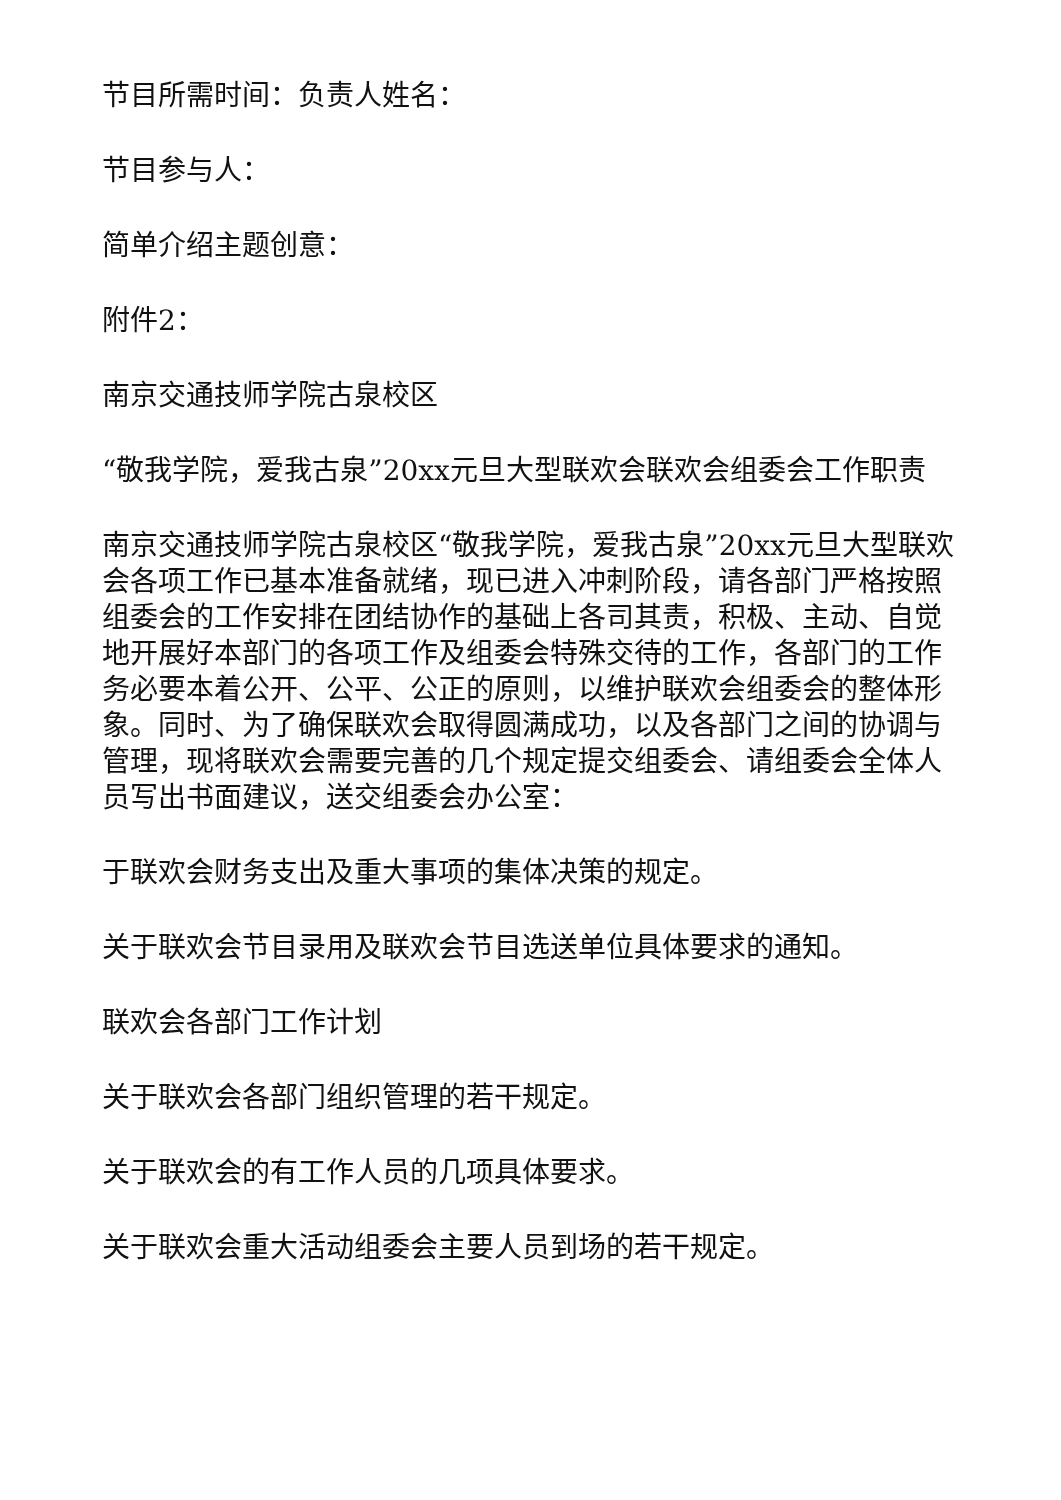节目所需时间：负责人姓名：
节目参与人：
简单介绍主题创意：
附件2：
南京交通技师学院古泉校区
“敬我学院，爱我古泉”20xx元旦大型联欢会联欢会组委会工作职责
南京交通技师学院古泉校区“敬我学院，爱我古泉”20xx元旦大型联欢会各项工作已基本准备就绪，现已进入冲刺阶段，请各部门严格按照组委会的工作安排在团结协作的基础上各司其责，积极、主动、自觉地开展好本部门的各项工作及组委会特殊交待的工作，各部门的工作务必要本着公开、公平、公正的原则，以维护联欢会组委会的整体形象。同时、为了确保联欢会取得圆满成功，以及各部门之间的协调与管理，现将联欢会需要完善的几个规定提交组委会、请组委会全体人员写出书面建议，送交组委会办公室：
于联欢会财务支出及重大事项的集体决策的规定。
关于联欢会节目录用及联欢会节目选送单位具体要求的通知。
联欢会各部门工作计划
关于联欢会各部门组织管理的若干规定。
关于联欢会的有工作人员的几项具体要求。
关于联欢会重大活动组委会主要人员到场的若干规定。